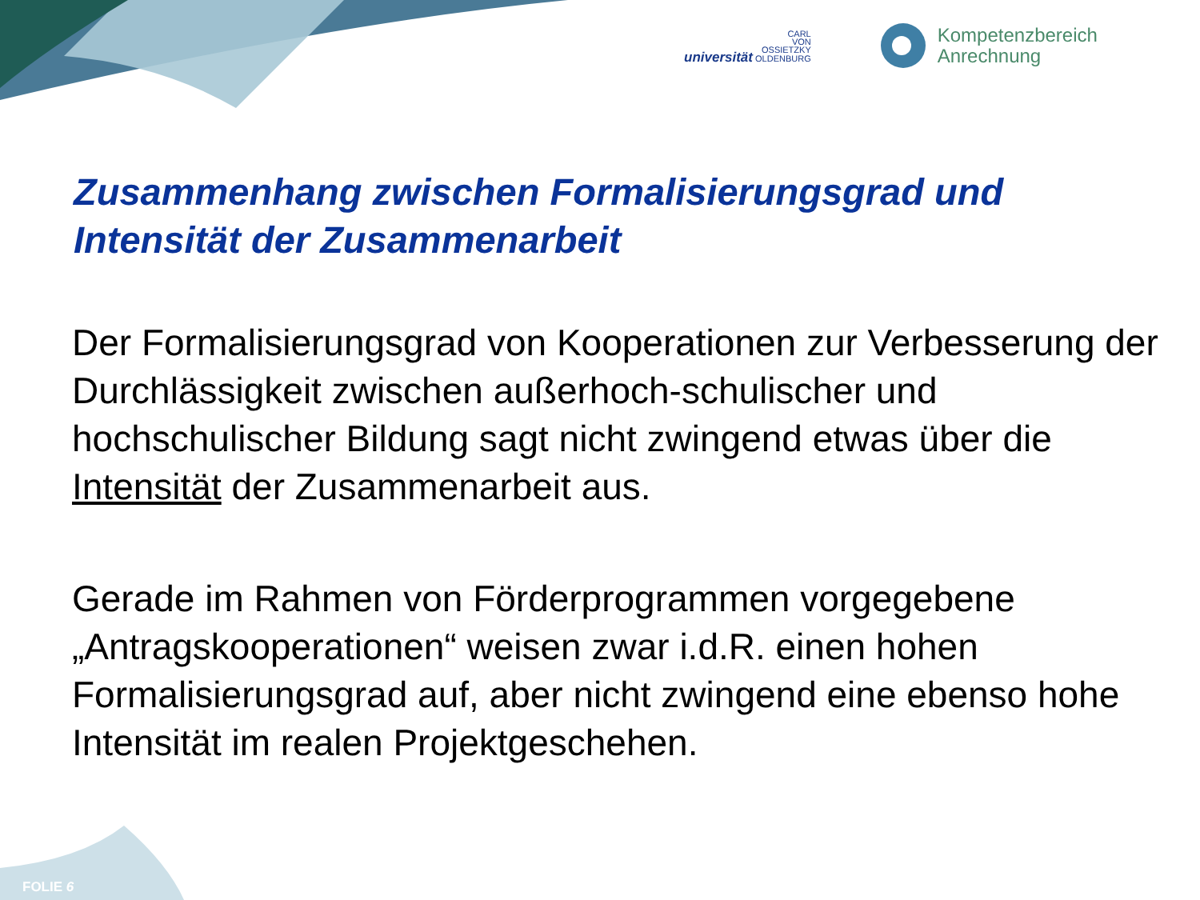CARL
VON
OSSIETZKY
universität OLDENBURG
Kompetenzbereich
Anrechnung
Zusammenhang zwischen Formalisierungsgrad und Intensität der Zusammenarbeit
Der Formalisierungsgrad von Kooperationen zur Verbesserung der Durchlässigkeit zwischen außerhoch-schulischer und hochschulischer Bildung sagt nicht zwingend etwas über die Intensität der Zusammenarbeit aus.
Gerade im Rahmen von Förderprogrammen vorgegebene „Antragskooperationen“ weisen zwar i.d.R. einen hohen Formalisierungsgrad auf, aber nicht zwingend eine ebenso hohe Intensität im realen Projektgeschehen.
FOLIE 6